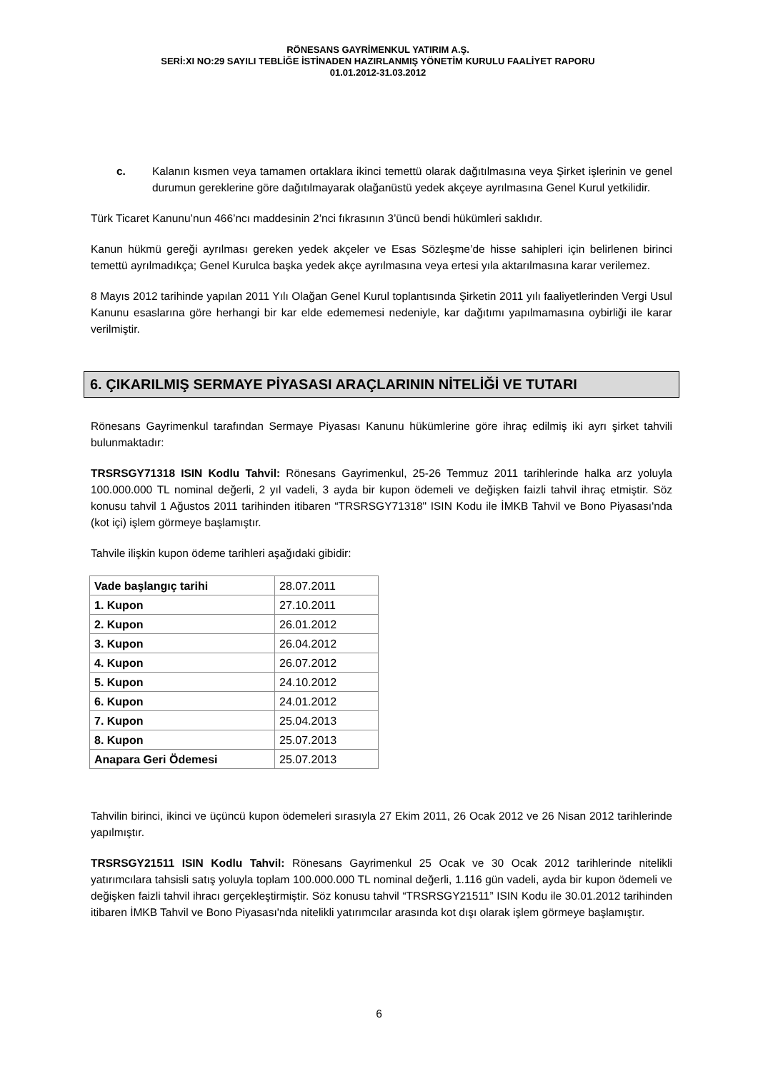RÖNESANS GAYRİMENKUL YATIRIM A.Ş.
SERİ:XI NO:29 SAYILI TEBLİĞE İSTİNADEN HAZIRLANMIŞ YÖNETİM KURULU FAALİYET RAPORU
01.01.2012-31.03.2012
c. Kalanın kısmen veya tamamen ortaklara ikinci temettü olarak dağıtılmasına veya Şirket işlerinin ve genel durumun gereklerine göre dağıtılmayarak olağanüstü yedek akçeye ayrılmasına Genel Kurul yetkilidir.
Türk Ticaret Kanunu’nun 466’ncı maddesinin 2’nci fıkrasının 3’üncü bendi hükümleri saklıdır.
Kanun hükmü gereği ayrılması gereken yedek akçeler ve Esas Sözleşme’de hisse sahipleri için belirlenen birinci temettü ayrılmadıkça; Genel Kurulca başka yedek akçe ayrılmasına veya ertesi yıla aktarılmasına karar verilemez.
8 Mayıs 2012 tarihinde yapılan 2011 Yılı Olağan Genel Kurul toplantısında Şirketin 2011 yılı faaliyetlerinden Vergi Usul Kanunu esaslarına göre herhangi bir kar elde edememesi nedeniyle, kar dağıtımı yapılmamasına oybirliği ile karar verilmiştir.
6. ÇIKARILMIŞ SERMAYE PİYASASI ARAÇLARININ NİTELİĞİ VE TUTARI
Rönesans Gayrimenkul tarafından Sermaye Piyasası Kanunu hükümlerine göre ihraç edilmiş iki ayrı şirket tahvili bulunmaktadır:
TRSRSGY71318 ISIN Kodlu Tahvil: Rönesans Gayrimenkul, 25-26 Temmuz 2011 tarihlerinde halka arz yoluyla 100.000.000 TL nominal değerli, 2 yıl vadeli, 3 ayda bir kupon ödemeli ve değişken faizli tahvil ihraç etmiştir. Söz konusu tahvil 1 Ağustos 2011 tarihinden itibaren “TRSRSGY71318" ISIN Kodu ile İMKB Tahvil ve Bono Piyasası'nda (kot içi) işlem görmeye başlamıştır.
Tahvile ilişkin kupon ödeme tarihleri aşağıdaki gibidir:
| Vade başlangıç tarihi | 28.07.2011 |
| 1. Kupon | 27.10.2011 |
| 2. Kupon | 26.01.2012 |
| 3. Kupon | 26.04.2012 |
| 4. Kupon | 26.07.2012 |
| 5. Kupon | 24.10.2012 |
| 6. Kupon | 24.01.2012 |
| 7. Kupon | 25.04.2013 |
| 8. Kupon | 25.07.2013 |
| Anapara Geri Ödemesi | 25.07.2013 |
Tahvilin birinci, ikinci ve üçüncü kupon ödemeleri sırasıyla 27 Ekim 2011, 26 Ocak 2012 ve 26 Nisan 2012 tarihlerinde yapılmıştır.
TRSRSGY21511 ISIN Kodlu Tahvil: Rönesans Gayrimenkul 25 Ocak ve 30 Ocak 2012 tarihlerinde nitelikli yatırımcılara tahsisli satış yoluyla toplam 100.000.000 TL nominal değerli, 1.116 gün vadeli, ayda bir kupon ödemeli ve değişken faizli tahvil ihracı gerçekleştirmiştir. Söz konusu tahvil “TRSRSGY21511” ISIN Kodu ile 30.01.2012 tarihinden itibaren İMKB Tahvil ve Bono Piyasası'nda nitelikli yatırımcılar arasında kot dışı olarak işlem görmeye başlamıştır.
6